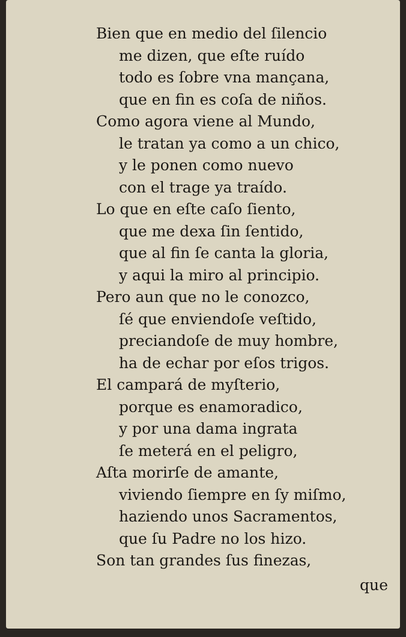Bien que en medio del ſilencio
me dizen, que eſte ruído
todo es ſobre vna mançana,
que en fin es coſa de niños.
Como agora viene al Mundo,
le tratan ya como a un chico,
y le ponen como nuevo
con el trage ya traído.
Lo que en eſte caſo ſiento,
que me dexa ſin ſentido,
que al fin ſe canta la gloria,
y aqui la miro al principio.
Pero aun que no le conozco,
ſé que enviendoſe veſtido,
preciandoſe de muy hombre,
ha de echar por eſos trigos.
El campará de myſterio,
porque es enamoradico,
y por una dama ingrata
ſe meterá en el peligro,
Aſta morirſe de amante,
viviendo ſiempre en ſy miſmo,
haziendo unos Sacramentos,
que ſu Padre no los hizo.
Son tan grandes ſus finezas,
que